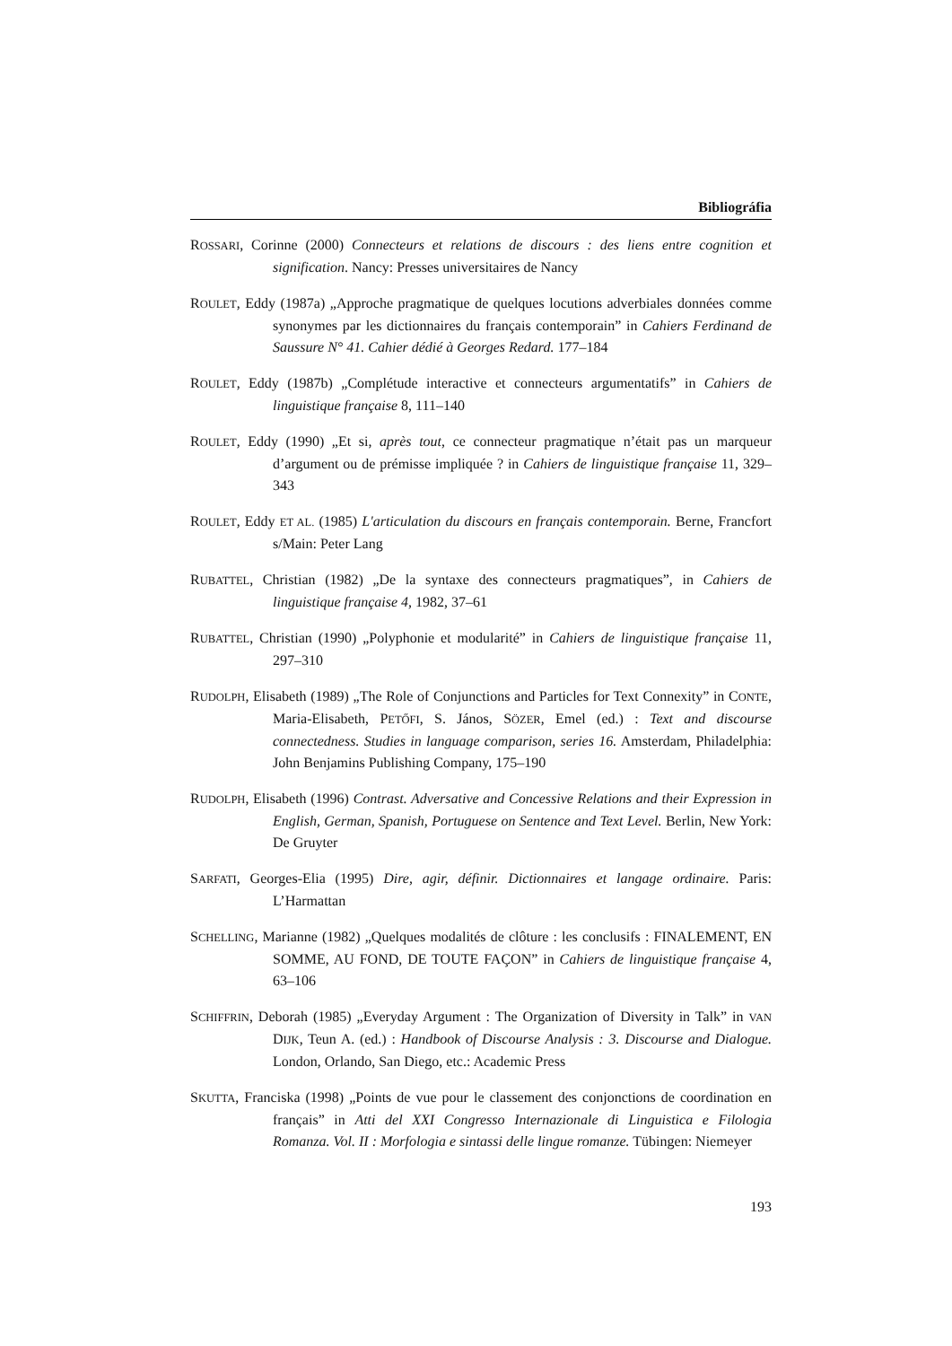Bibliográfia
ROSSARI, Corinne (2000) Connecteurs et relations de discours : des liens entre cognition et signification. Nancy: Presses universitaires de Nancy
ROULET, Eddy (1987a) „Approche pragmatique de quelques locutions adverbiales données comme synonymes par les dictionnaires du français contemporain” in Cahiers Ferdinand de Saussure N° 41. Cahier dédié à Georges Redard. 177–184
ROULET, Eddy (1987b) „Complétude interactive et connecteurs argumentatifs” in Cahiers de linguistique française 8, 111–140
ROULET, Eddy (1990) „Et si, après tout, ce connecteur pragmatique n’était pas un marqueur d’argument ou de prémisse impliquée ? in Cahiers de linguistique française 11, 329–343
ROULET, Eddy ET AL. (1985) L'articulation du discours en français contemporain. Berne, Francfort s/Main: Peter Lang
RUBATTEL, Christian (1982) „De la syntaxe des connecteurs pragmatiques”, in Cahiers de linguistique française 4, 1982, 37–61
RUBATTEL, Christian (1990) „Polyphonie et modularité” in Cahiers de linguistique française 11, 297–310
RUDOLPH, Elisabeth (1989) „The Role of Conjunctions and Particles for Text Connexity” in CONTE, Maria-Elisabeth, PETŐFI, S. János, SÖZER, Emel (ed.) : Text and discourse connectedness. Studies in language comparison, series 16. Amsterdam, Philadelphia: John Benjamins Publishing Company, 175–190
RUDOLPH, Elisabeth (1996) Contrast. Adversative and Concessive Relations and their Expression in English, German, Spanish, Portuguese on Sentence and Text Level. Berlin, New York: De Gruyter
SARFATI, Georges-Elia (1995) Dire, agir, définir. Dictionnaires et langage ordinaire. Paris: L’Harmattan
SCHELLING, Marianne (1982) „Quelques modalités de clôture : les conclusifs : FINALEMENT, EN SOMME, AU FOND, DE TOUTE FAÇON” in Cahiers de linguistique française 4, 63–106
SCHIFFRIN, Deborah (1985) „Everyday Argument : The Organization of Diversity in Talk” in VAN DIJK, Teun A. (ed.) : Handbook of Discourse Analysis : 3. Discourse and Dialogue. London, Orlando, San Diego, etc.: Academic Press
SKUTTA, Franciska (1998) „Points de vue pour le classement des conjonctions de coordination en français” in Atti del XXI Congresso Internazionale di Linguistica e Filologia Romanza. Vol. II : Morfologia e sintassi delle lingue romanze. Tübingen: Niemeyer
193